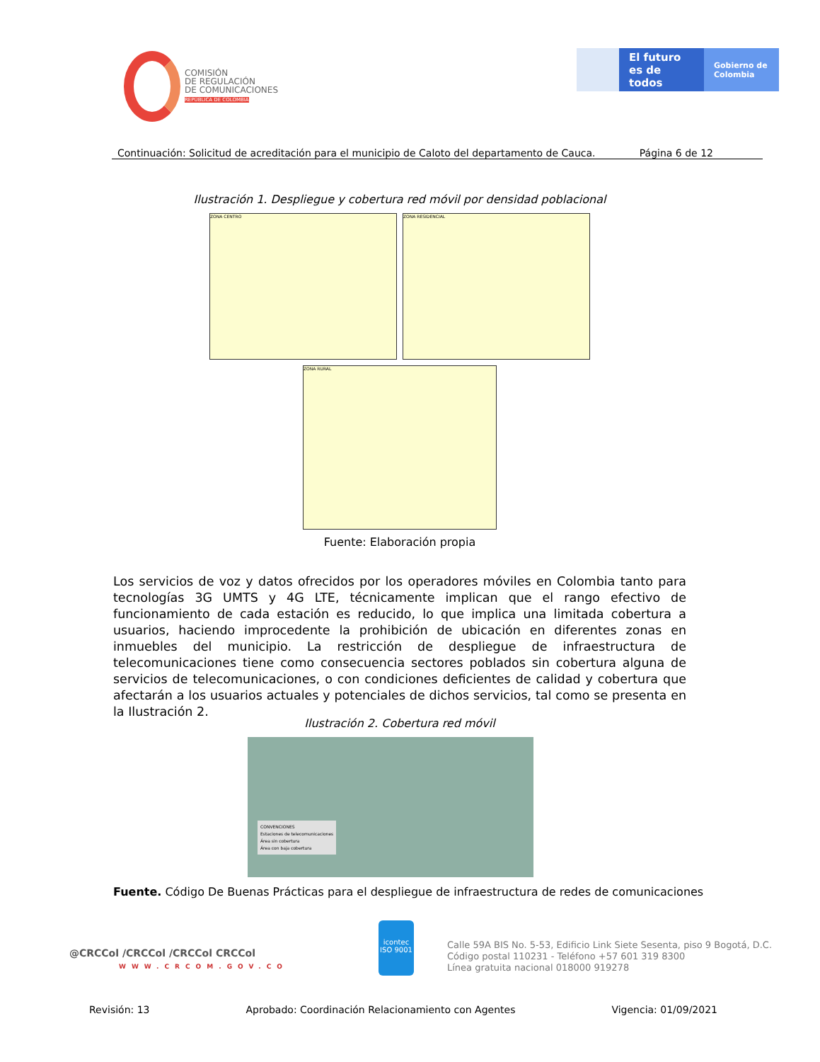COMISIÓN
DE REGULACIÓN
DE COMUNICACIONES
REPÚBLICA DE COLOMBIA
El futuro es de todos
Gobierno de Colombia
Continuación: Solicitud de acreditación para el municipio de Caloto del departamento de Cauca. Página 6 de 12
Ilustración 1. Despliegue y cobertura red móvil por densidad poblacional
ZONA CENTRO ZONA RESIDENCIAL
ZONA RURAL
Fuente: Elaboración propia
Los servicios de voz y datos ofrecidos por los operadores móviles en Colombia tanto para tecnologías 3G UMTS y 4G LTE, técnicamente implican que el rango efectivo de funcionamiento de cada estación es reducido, lo que implica una limitada cobertura a usuarios, haciendo improcedente la prohibición de ubicación en diferentes zonas en inmuebles del municipio. La restricción de despliegue de infraestructura de telecomunicaciones tiene como consecuencia sectores poblados sin cobertura alguna de servicios de telecomunicaciones, o con condiciones deficientes de calidad y cobertura que afectarán a los usuarios actuales y potenciales de dichos servicios, tal como se presenta en la Ilustración 2.
Ilustración 2. Cobertura red móvil
CONVENCIONES
Estaciones de telecomunicaciones
Área sin cobertura
Área con baja cobertura
Fuente. Código De Buenas Prácticas para el despliegue de infraestructura de redes de comunicaciones
@CRCCol /CRCCol /CRCCol CRCCol
WWW.CRCOM.GOV.CO
icontec
ISO 9001
Calle 59A BIS No. 5-53, Edificio Link Siete Sesenta, piso 9 Bogotá, D.C.
Código postal 110231 - Teléfono +57 601 319 8300
Línea gratuita nacional 018000 919278
Revisión: 13 Aprobado: Coordinación Relacionamiento con Agentes Vigencia: 01/09/2021